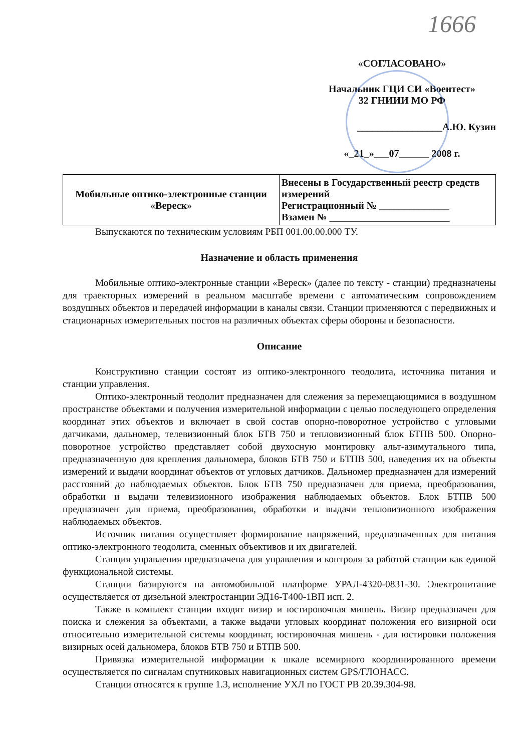1666
«СОГЛАСОВАНО»
Начальник ГЦИ СИ «Воентест»
32 ГНИИИ МО РФ
_________________А.Ю. Кузин
«_21_»___07______ 2008 г.
| Мобильные оптико-электронные станции «Вереск» | Внесены в Государственный реестр средств измерений Регистрационный № ______________ Взамен № ________________________ |
Выпускаются по техническим условиям РБП 001.00.00.000 ТУ.
Назначение и область применения
Мобильные оптико-электронные станции «Вереск» (далее по тексту - станции) предназначены для траекторных измерений в реальном масштабе времени с автоматическим сопровождением воздушных объектов и передачей информации в каналы связи. Станции применяются с передвижных и стационарных измерительных постов на различных объектах сферы обороны и безопасности.
Описание
Конструктивно станции состоят из оптико-электронного теодолита, источника питания и станции управления.
Оптико-электронный теодолит предназначен для слежения за перемещающимися в воздушном пространстве объектами и получения измерительной информации с целью последующего определения координат этих объектов и включает в свой состав опорно-поворотное устройство с угловыми датчиками, дальномер, телевизионный блок БТВ 750 и тепловизионный блок БТПВ 500. Опорно-поворотное устройство представляет собой двухосную монтировку альт-азимутального типа, предназначенную для крепления дальномера, блоков БТВ 750 и БТПВ 500, наведения их на объекты измерений и выдачи координат объектов от угловых датчиков. Дальномер предназначен для измерений расстояний до наблюдаемых объектов. Блок БТВ 750 предназначен для приема, преобразования, обработки и выдачи телевизионного изображения наблюдаемых объектов. Блок БТПВ 500 предназначен для приема, преобразования, обработки и выдачи тепловизионного изображения наблюдаемых объектов.
Источник питания осуществляет формирование напряжений, предназначенных для питания оптико-электронного теодолита, сменных объективов и их двигателей.
Станция управления предназначена для управления и контроля за работой станции как единой функциональной системы.
Станции базируются на автомобильной платформе УРАЛ-4320-0831-30. Электропитание осуществляется от дизельной электростанции ЭД16-Т400-1ВП исп. 2.
Также в комплект станции входят визир и юстировочная мишень. Визир предназначен для поиска и слежения за объектами, а также выдачи угловых координат положения его визирной оси относительно измерительной системы координат, юстировочная мишень - для юстировки положения визирных осей дальномера, блоков БТВ 750 и БТПВ 500.
Привязка измерительной информации к шкале всемирного координированного времени осуществляется по сигналам спутниковых навигационных систем GPS/ГЛОНАСС.
Станции относятся к группе 1.3, исполнение УХЛ по ГОСТ РВ 20.39.304-98.